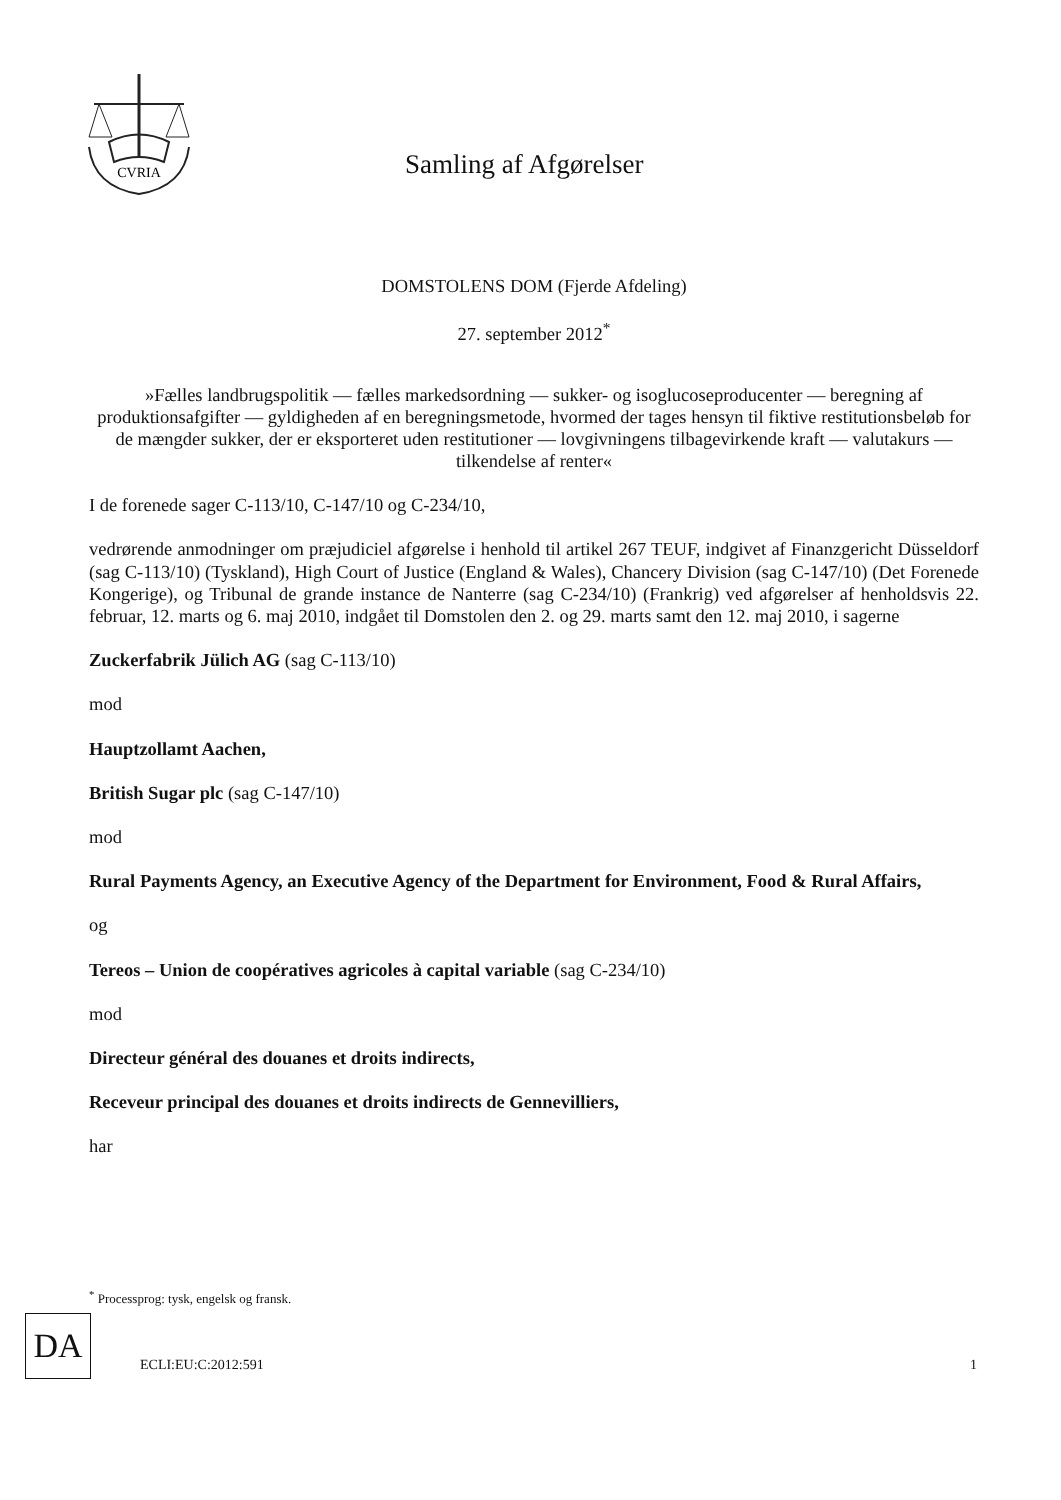CVRIA
Samling af Afgørelser
DOMSTOLENS DOM (Fjerde Afdeling)
27. september 2012<sup>*</sup>
»Fælles landbrugspolitik — fælles markedsordning — sukker- og isoglucoseproducenter — beregning af produktionsafgifter — gyldigheden af en beregningsmetode, hvormed der tages hensyn til fiktive restitutionsbeløb for de mængder sukker, der er eksporteret uden restitutioner — lovgivningens tilbagevirkende kraft — valutakurs — tilkendelse af renter«
I de forenede sager C-113/10, C-147/10 og C-234/10,
vedrørende anmodninger om præjudiciel afgørelse i henhold til artikel 267 TEUF, indgivet af Finanzgericht Düsseldorf (sag C-113/10) (Tyskland), High Court of Justice (England & Wales), Chancery Division (sag C-147/10) (Det Forenede Kongerige), og Tribunal de grande instance de Nanterre (sag C-234/10) (Frankrig) ved afgørelser af henholdsvis 22. februar, 12. marts og 6. maj 2010, indgået til Domstolen den 2. og 29. marts samt den 12. maj 2010, i sagerne
Zuckerfabrik Jülich AG (sag C-113/10)
mod
Hauptzollamt Aachen,
British Sugar plc (sag C-147/10)
mod
Rural Payments Agency, an Executive Agency of the Department for Environment, Food & Rural Affairs,
og
Tereos – Union de coopératives agricoles à capital variable (sag C-234/10)
mod
Directeur général des douanes et droits indirects,
Receveur principal des douanes et droits indirects de Gennevilliers,
har
<sup>*</sup> Processprog: tysk, engelsk og fransk.
DA
ECLI:EU:C:2012:591 1